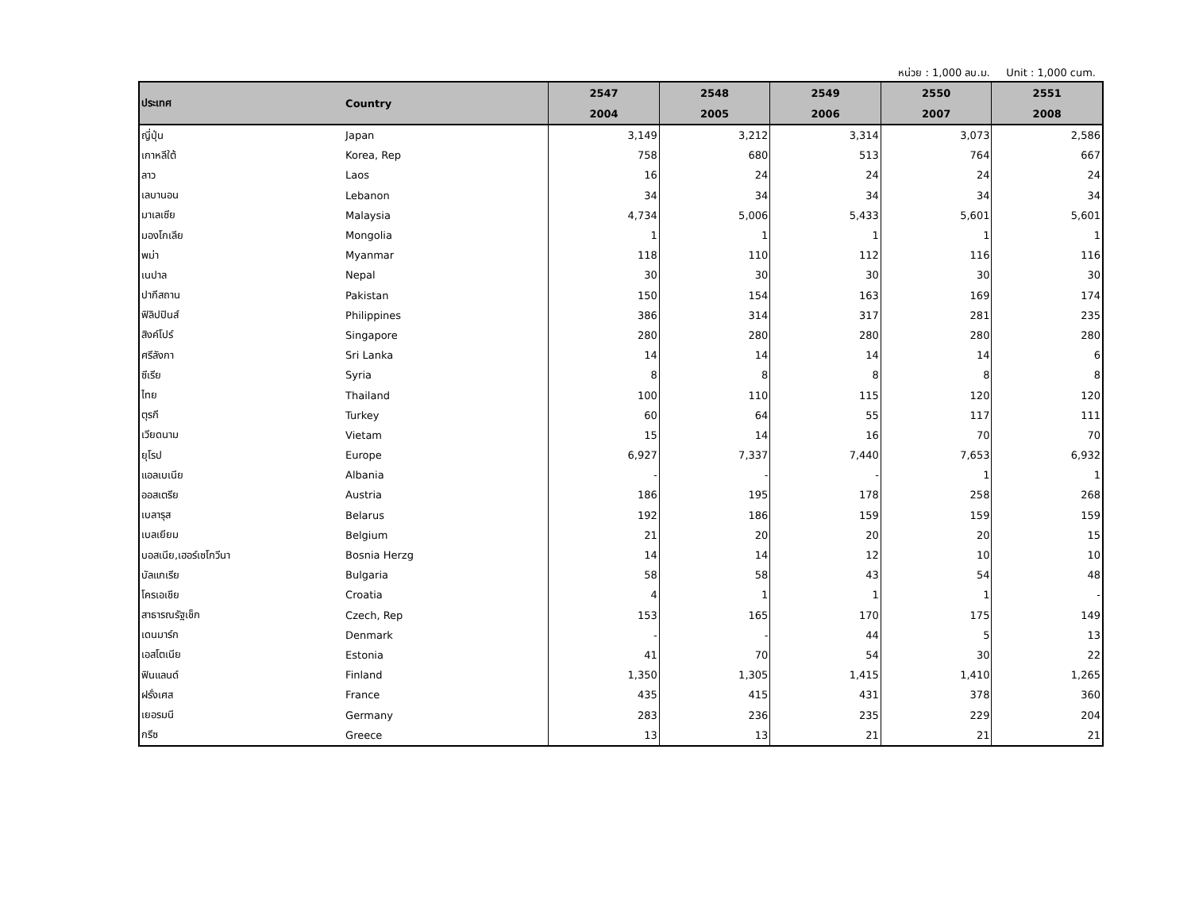หน่วย : 1,000 ลบ.ม. Unit : 1,000 cum.
| ประเทศ | Country | 2547 | 2548 | 2549 | 2550 | 2551 |
| --- | --- | --- | --- | --- | --- | --- |
| | | 2004 | 2005 | 2006 | 2007 | 2008 |
| ญี่ปุ่น | Japan | 3,149 | 3,212 | 3,314 | 3,073 | 2,586 |
| เกาหลีใต้ | Korea, Rep | 758 | 680 | 513 | 764 | 667 |
| ลาว | Laos | 16 | 24 | 24 | 24 | 24 |
| เลบานอน | Lebanon | 34 | 34 | 34 | 34 | 34 |
| มาเลเซีย | Malaysia | 4,734 | 5,006 | 5,433 | 5,601 | 5,601 |
| มองโกเลีย | Mongolia | 1 | 1 | 1 | 1 | 1 |
| พม่า | Myanmar | 118 | 110 | 112 | 116 | 116 |
| เนปาล | Nepal | 30 | 30 | 30 | 30 | 30 |
| ปากีสถาน | Pakistan | 150 | 154 | 163 | 169 | 174 |
| ฟิลิปปินส์ | Philippines | 386 | 314 | 317 | 281 | 235 |
| สิงค์โปร์ | Singapore | 280 | 280 | 280 | 280 | 280 |
| ศรีลังกา | Sri Lanka | 14 | 14 | 14 | 14 | 6 |
| ซีเรีย | Syria | 8 | 8 | 8 | 8 | 8 |
| ไทย | Thailand | 100 | 110 | 115 | 120 | 120 |
| ตุรกี | Turkey | 60 | 64 | 55 | 117 | 111 |
| เวียดนาม | Vietam | 15 | 14 | 16 | 70 | 70 |
| ยุโรป | Europe | 6,927 | 7,337 | 7,440 | 7,653 | 6,932 |
| แอลเบเนีย | Albania | - | - | - | 1 | 1 |
| ออสเตรีย | Austria | 186 | 195 | 178 | 258 | 268 |
| เบลารุส | Belarus | 192 | 186 | 159 | 159 | 159 |
| เบลเยียม | Belgium | 21 | 20 | 20 | 20 | 15 |
| บอสเนีย,เฮอร์เซโกวีนา | Bosnia Herzg | 14 | 14 | 12 | 10 | 10 |
| บัลแกเรีย | Bulgaria | 58 | 58 | 43 | 54 | 48 |
| โครเอเชีย | Croatia | 4 | 1 | 1 | 1 | - |
| สาธารณรัฐเช็ก | Czech, Rep | 153 | 165 | 170 | 175 | 149 |
| เดนมาร์ก | Denmark | - | - | 44 | 5 | 13 |
| เอสโตเนีย | Estonia | 41 | 70 | 54 | 30 | 22 |
| ฟินแลนด์ | Finland | 1,350 | 1,305 | 1,415 | 1,410 | 1,265 |
| ฝรั่งเศส | France | 435 | 415 | 431 | 378 | 360 |
| เยอรมนี | Germany | 283 | 236 | 235 | 229 | 204 |
| กรีซ | Greece | 13 | 13 | 21 | 21 | 21 |